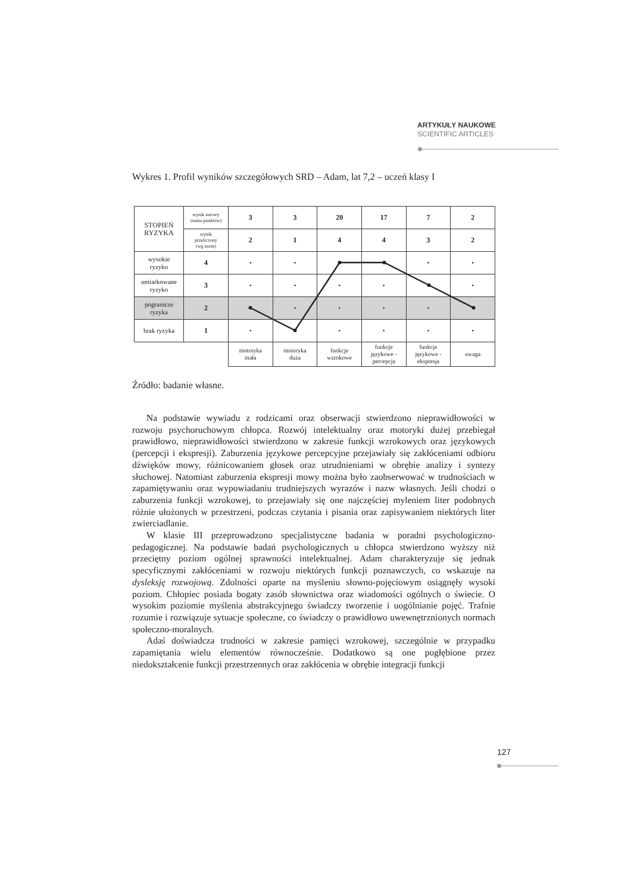ARTYKUŁY NAUKOWE
SCIENTIFIC ARTICLES
Wykres 1. Profil wyników szczegółowych SRD – Adam, lat 7,2 – uczeń klasy I
| STOPIEŃ RYZYKA | wynik surowy (suma punktów) | 3 | 3 | 20 | 17 | 7 | 2 |
| | wynik przeliczony (wg norm) | 2 | 1 | 4 | 4 | 3 | 2 |
| wysokie ryzyko | 4 | • | • | | | • | • |
| umiarkowane ryzyko | 3 | • | • | • | • | | • |
| pogranicze ryzyka | 2 | | • | • | • | • | |
| brak ryzyka | 1 | • | | • | • | • | • |
| | | motoryka mała | motoryka duża | funkcje wzrokowe | funkcje językowe - percepcja | funkcje językowe - ekspresja | uwaga |
Źródło: badanie własne.
Na podstawie wywiadu z rodzicami oraz obserwacji stwierdzono nieprawidłowości w rozwoju psychoruchowym chłopca. Rozwój intelektualny oraz motoryki dużej przebiegał prawidłowo, nieprawidłowości stwierdzono w zakresie funkcji wzrokowych oraz językowych (percepcji i ekspresji). Zaburzenia językowe percepcyjne przejawiały się zakłóceniami odbioru dźwięków mowy, różnicowaniem głosek oraz utrudnieniami w obrębie analizy i syntezy słuchowej. Natomiast zaburzenia ekspresji mowy można było zaobserwować w trudnościach w zapamiętywaniu oraz wypowiadaniu trudniejszych wyrazów i nazw własnych. Jeśli chodzi o zaburzenia funkcji wzrokowej, to przejawiały się one najczęściej myleniem liter podobnych różnie ułożonych w przestrzeni, podczas czytania i pisania oraz zapisywaniem niektórych liter zwierciadlanie.
W klasie III przeprowadzono specjalistyczne badania w poradni psychologiczno-pedagogicznej. Na podstawie badań psychologicznych u chłopca stwierdzono wyższy niż przeciętny poziom ogólnej sprawności intelektualnej. Adam charakteryzuje się jednak specyficznymi zakłóceniami w rozwoju niektórych funkcji poznawczych, co wskazuje na dysleksję rozwojową. Zdolności oparte na myśleniu słowno-pojęciowym osiągnęły wysoki poziom. Chłopiec posiada bogaty zasób słownictwa oraz wiadomości ogólnych o świecie. O wysokim poziomie myślenia abstrakcyjnego świadczy tworzenie i uogólnianie pojęć. Trafnie rozumie i rozwiązuje sytuacje społeczne, co świadczy o prawidłowo uwewnętrznionych normach społeczno-moralnych.
Adaś doświadcza trudności w zakresie pamięci wzrokowej, szczególnie w przypadku zapamiętania wielu elementów równocześnie. Dodatkowo są one pogłębione przez niedokształcenie funkcji przestrzennych oraz zakłócenia w obrębie integracji funkcji
127